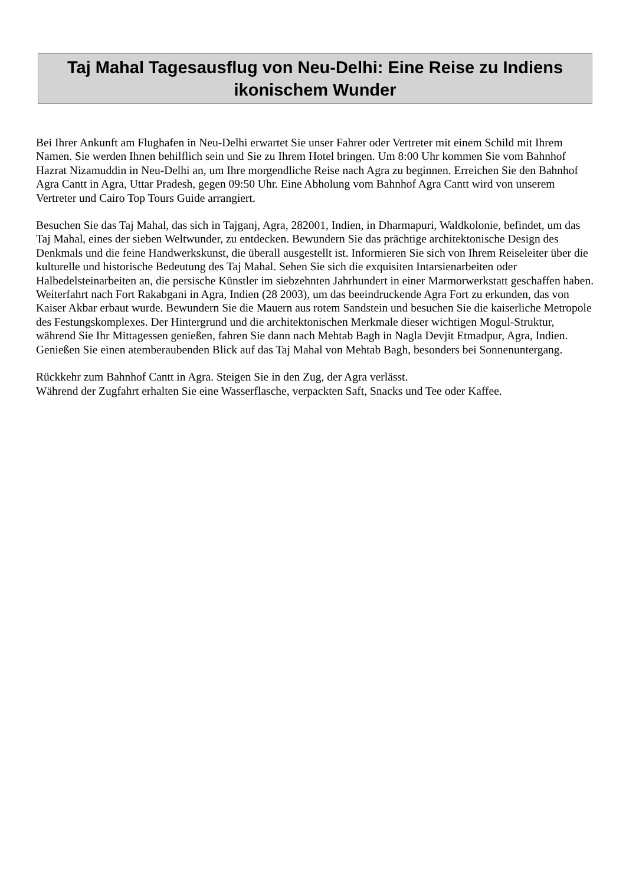Taj Mahal Tagesausflug von Neu-Delhi: Eine Reise zu Indiens ikonischem Wunder
Bei Ihrer Ankunft am Flughafen in Neu-Delhi erwartet Sie unser Fahrer oder Vertreter mit einem Schild mit Ihrem Namen. Sie werden Ihnen behilflich sein und Sie zu Ihrem Hotel bringen. Um 8:00 Uhr kommen Sie vom Bahnhof Hazrat Nizamuddin in Neu-Delhi an, um Ihre morgendliche Reise nach Agra zu beginnen. Erreichen Sie den Bahnhof Agra Cantt in Agra, Uttar Pradesh, gegen 09:50 Uhr. Eine Abholung vom Bahnhof Agra Cantt wird von unserem Vertreter und Cairo Top Tours Guide arrangiert.
Besuchen Sie das Taj Mahal, das sich in Tajganj, Agra, 282001, Indien, in Dharmapuri, Waldkolonie, befindet, um das Taj Mahal, eines der sieben Weltwunder, zu entdecken. Bewundern Sie das prächtige architektonische Design des Denkmals und die feine Handwerkskunst, die überall ausgestellt ist. Informieren Sie sich von Ihrem Reiseleiter über die kulturelle und historische Bedeutung des Taj Mahal. Sehen Sie sich die exquisiten Intarsienarbeiten oder Halbedelsteinarbeiten an, die persische Künstler im siebzehnten Jahrhundert in einer Marmorwerkstatt geschaffen haben.
Weiterfahrt nach Fort Rakabgani in Agra, Indien (28 2003), um das beeindruckende Agra Fort zu erkunden, das von Kaiser Akbar erbaut wurde. Bewundern Sie die Mauern aus rotem Sandstein und besuchen Sie die kaiserliche Metropole des Festungskomplexes. Der Hintergrund und die architektonischen Merkmale dieser wichtigen Mogul-Struktur, während Sie Ihr Mittagessen genießen, fahren Sie dann nach Mehtab Bagh in Nagla Devjit Etmadpur, Agra, Indien. Genießen Sie einen atemberaubenden Blick auf das Taj Mahal von Mehtab Bagh, besonders bei Sonnenuntergang.
Rückkehr zum Bahnhof Cantt in Agra. Steigen Sie in den Zug, der Agra verlässt.
Während der Zugfahrt erhalten Sie eine Wasserflasche, verpackten Saft, Snacks und Tee oder Kaffee.